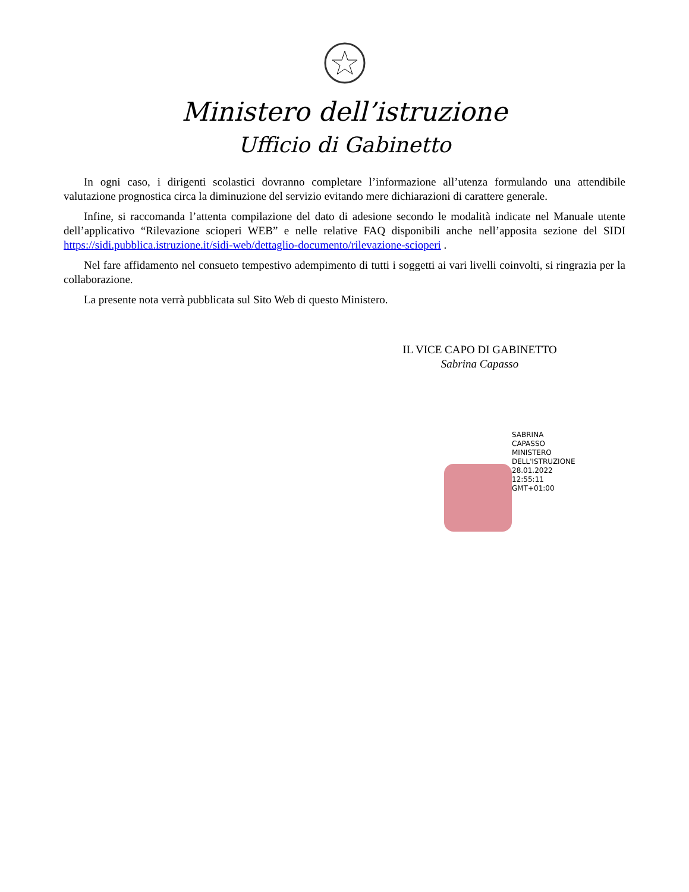Ministero dell’istruzione
Ufficio di Gabinetto
In ogni caso, i dirigenti scolastici dovranno completare l’informazione all’utenza formulando una attendibile valutazione prognostica circa la diminuzione del servizio evitando mere dichiarazioni di carattere generale.
Infine, si raccomanda l’attenta compilazione del dato di adesione secondo le modalità indicate nel Manuale utente dell’applicativo “Rilevazione scioperi WEB” e nelle relative FAQ disponibili anche nell’apposita sezione del SIDI https://sidi.pubblica.istruzione.it/sidi-web/dettaglio-documento/rilevazione-scioperi .
Nel fare affidamento nel consueto tempestivo adempimento di tutti i soggetti ai vari livelli coinvolti, si ringrazia per la collaborazione.
La presente nota verrà pubblicata sul Sito Web di questo Ministero.
IL VICE CAPO DI GABINETTO
Sabrina Capasso
SABRINA
CAPASSO
MINISTERO
DELL'ISTRUZIONE
28.01.2022
12:55:11
GMT+01:00